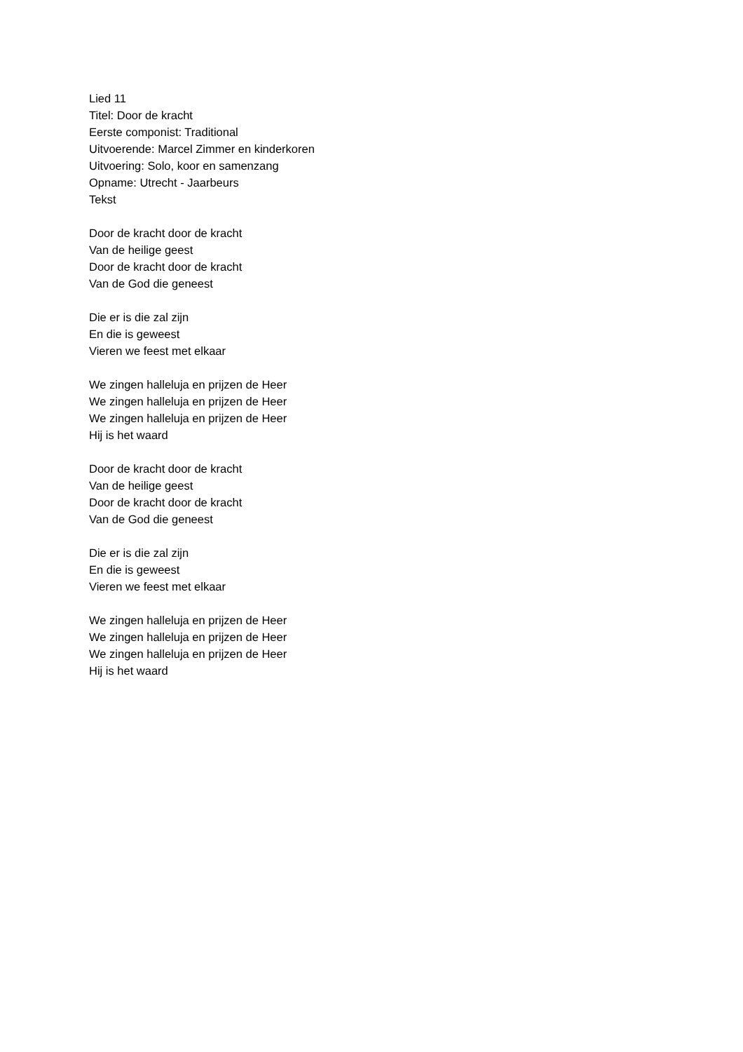Lied 11
Titel: Door de kracht
Eerste componist: Traditional
Uitvoerende: Marcel Zimmer en kinderkoren
Uitvoering: Solo, koor en samenzang
Opname: Utrecht - Jaarbeurs
Tekst
Door de kracht door de kracht
Van de heilige geest
Door de kracht door de kracht
Van de God die geneest
Die er is die zal zijn
En die is geweest
Vieren we feest met elkaar
We zingen halleluja en prijzen de Heer
We zingen halleluja en prijzen de Heer
We zingen halleluja en prijzen de Heer
Hij is het waard
Door de kracht door de kracht
Van de heilige geest
Door de kracht door de kracht
Van de God die geneest
Die er is die zal zijn
En die is geweest
Vieren we feest met elkaar
We zingen halleluja en prijzen de Heer
We zingen halleluja en prijzen de Heer
We zingen halleluja en prijzen de Heer
Hij is het waard